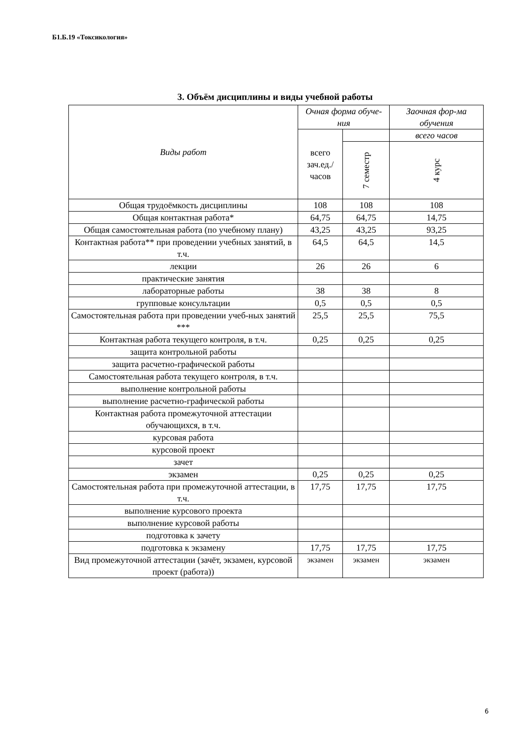Б1.Б.19 «Токсикология»
3. Объём дисциплины и виды учебной работы
| Виды работ | Очная форма обуче-ния | | Заочная фор-ма обучения |
| --- | --- | --- | --- |
| | всего зач.ед./ часов | | всего часов |
| | | 7 семестр | 4 курс |
| Общая трудоёмкость дисциплины | 108 | 108 | 108 |
| Общая контактная работа* | 64,75 | 64,75 | 14,75 |
| Общая самостоятельная работа (по учебному плану) | 43,25 | 43,25 | 93,25 |
| Контактная работа** при проведении учебных занятий, в т.ч. | 64,5 | 64,5 | 14,5 |
| лекции | 26 | 26 | 6 |
| практические занятия | | | |
| лабораторные работы | 38 | 38 | 8 |
| групповые консультации | 0,5 | 0,5 | 0,5 |
| Самостоятельная работа при проведении учеб-ных занятий *** | 25,5 | 25,5 | 75,5 |
| Контактная работа текущего контроля, в т.ч. | 0,25 | 0,25 | 0,25 |
| защита контрольной работы | | | |
| защита расчетно-графической работы | | | |
| Самостоятельная работа текущего контроля, в т.ч. | | | |
| выполнение контрольной работы | | | |
| выполнение расчетно-графической работы | | | |
| Контактная работа промежуточной аттестации обучающихся, в т.ч. | | | |
| курсовая работа | | | |
| курсовой проект | | | |
| зачет | | | |
| экзамен | 0,25 | 0,25 | 0,25 |
| Самостоятельная работа при промежуточной аттестации, в т.ч. | 17,75 | 17,75 | 17,75 |
| выполнение курсового проекта | | | |
| выполнение курсовой работы | | | |
| подготовка к зачету | | | |
| подготовка к экзамену | 17,75 | 17,75 | 17,75 |
| Вид промежуточной аттестации (зачёт, экзамен, курсовой проект (работа)) | экзамен | экзамен | экзамен |
6